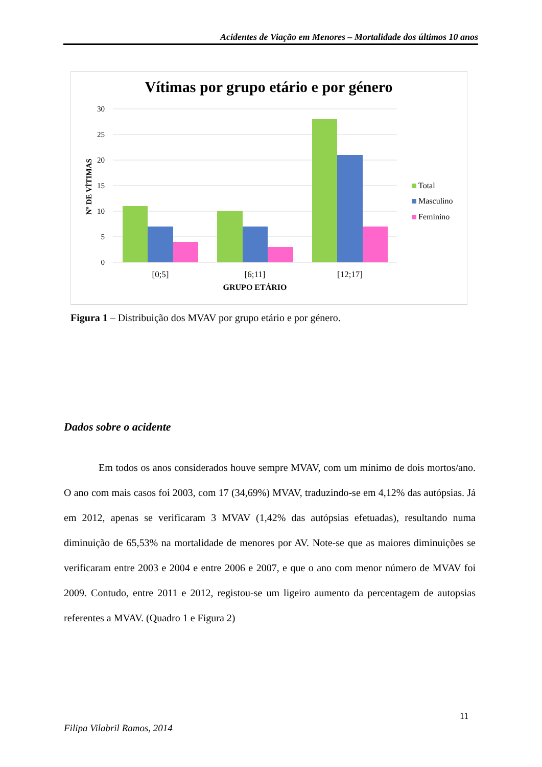Acidentes de Viação em Menores – Mortalidade dos últimos 10 anos
Vítimas por grupo etário e por género
30
25
20
15
10
5
0
Nº DE VÍTIMAS
[0;5]
[6;11]
[12;17]
GRUPO ETÁRIO
Total
Masculino
Feminino
Figura 1 – Distribuição dos MVAV por grupo etário e por género.
Dados sobre o acidente
Em todos os anos considerados houve sempre MVAV, com um mínimo de dois mortos/ano. O ano com mais casos foi 2003, com 17 (34,69%) MVAV, traduzindo-se em 4,12% das autópsias. Já em 2012, apenas se verificaram 3 MVAV (1,42% das autópsias efetuadas), resultando numa diminuição de 65,53% na mortalidade de menores por AV. Note-se que as maiores diminuições se verificaram entre 2003 e 2004 e entre 2006 e 2007, e que o ano com menor número de MVAV foi 2009. Contudo, entre 2011 e 2012, registou-se um ligeiro aumento da percentagem de autopsias referentes a MVAV. (Quadro 1 e Figura 2)
11
Filipa Vilabril Ramos, 2014